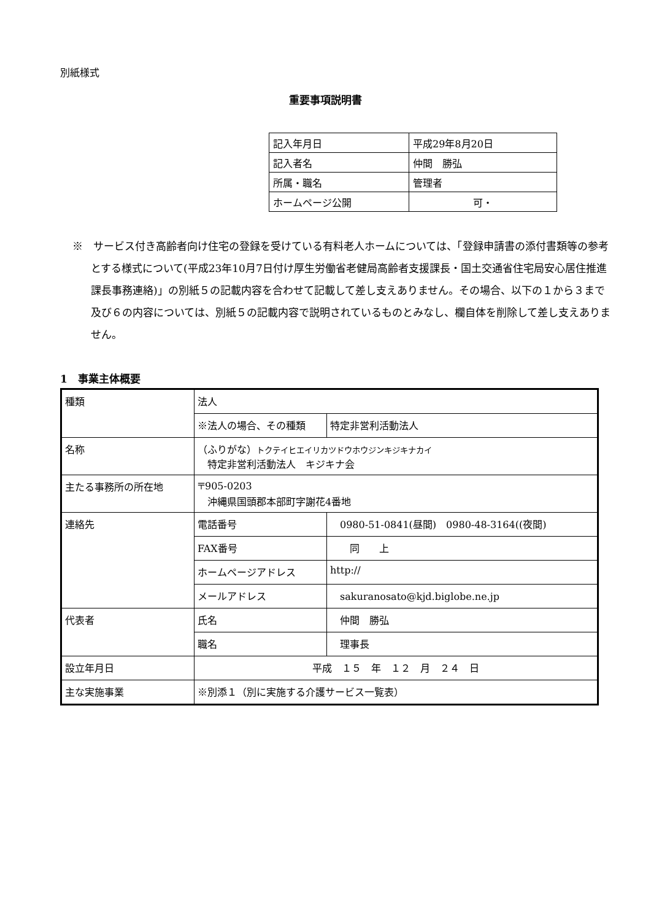別紙様式
重要事項説明書
| 記入年月日 | 平成29年8月20日 |
| 記入者名 | 仲間 勝弘 |
| 所属・職名 | 管理者 |
| ホームページ公開 | 可・ |
※　サービス付き高齢者向け住宅の登録を受けている有料老人ホームについては、「登録申請書の添付書類等の参考とする様式について(平成23年10月7日付け厚生労働省老健局高齢者支援課長・国土交通省住宅局安心居住推進課長事務連絡)」の別紙５の記載内容を合わせて記載して差し支えありません。その場合、以下の１から３まで及び６の内容については、別紙５の記載内容で説明されているものとみなし、欄自体を削除して差し支えありません。
1　事業主体概要
| 種類 | 法人 | | |
| | ※法人の場合、その種類 | | 特定非営利活動法人 |
| 名称 | （ふりがな） トクテイヒエイリカツドウホウジンキジキナカイ 特定非営利活動法人 キジキナ会 | | |
| 主たる事務所の所在地 | 〒905-0203 沖縄県国頭郡本部町字謝花4番地 | | |
| 連絡先 | 電話番号 | 0980-51-0841(昼間) 0980-48-3164((夜間) | |
| | FAX番号 | 同 上 | |
| | ホームページアドレス | http:// | |
| | メールアドレス | sakuranosato@kjd.biglobe.ne.jp | |
| 代表者 | 氏名 | 仲間 勝弘 | |
| | 職名 | 理事長 | |
| 設立年月日 | 平成 １５ 年 １２ 月 ２４ 日 | | |
| 主な実施事業 | ※別添１（別に実施する介護サービス一覧表） | | |